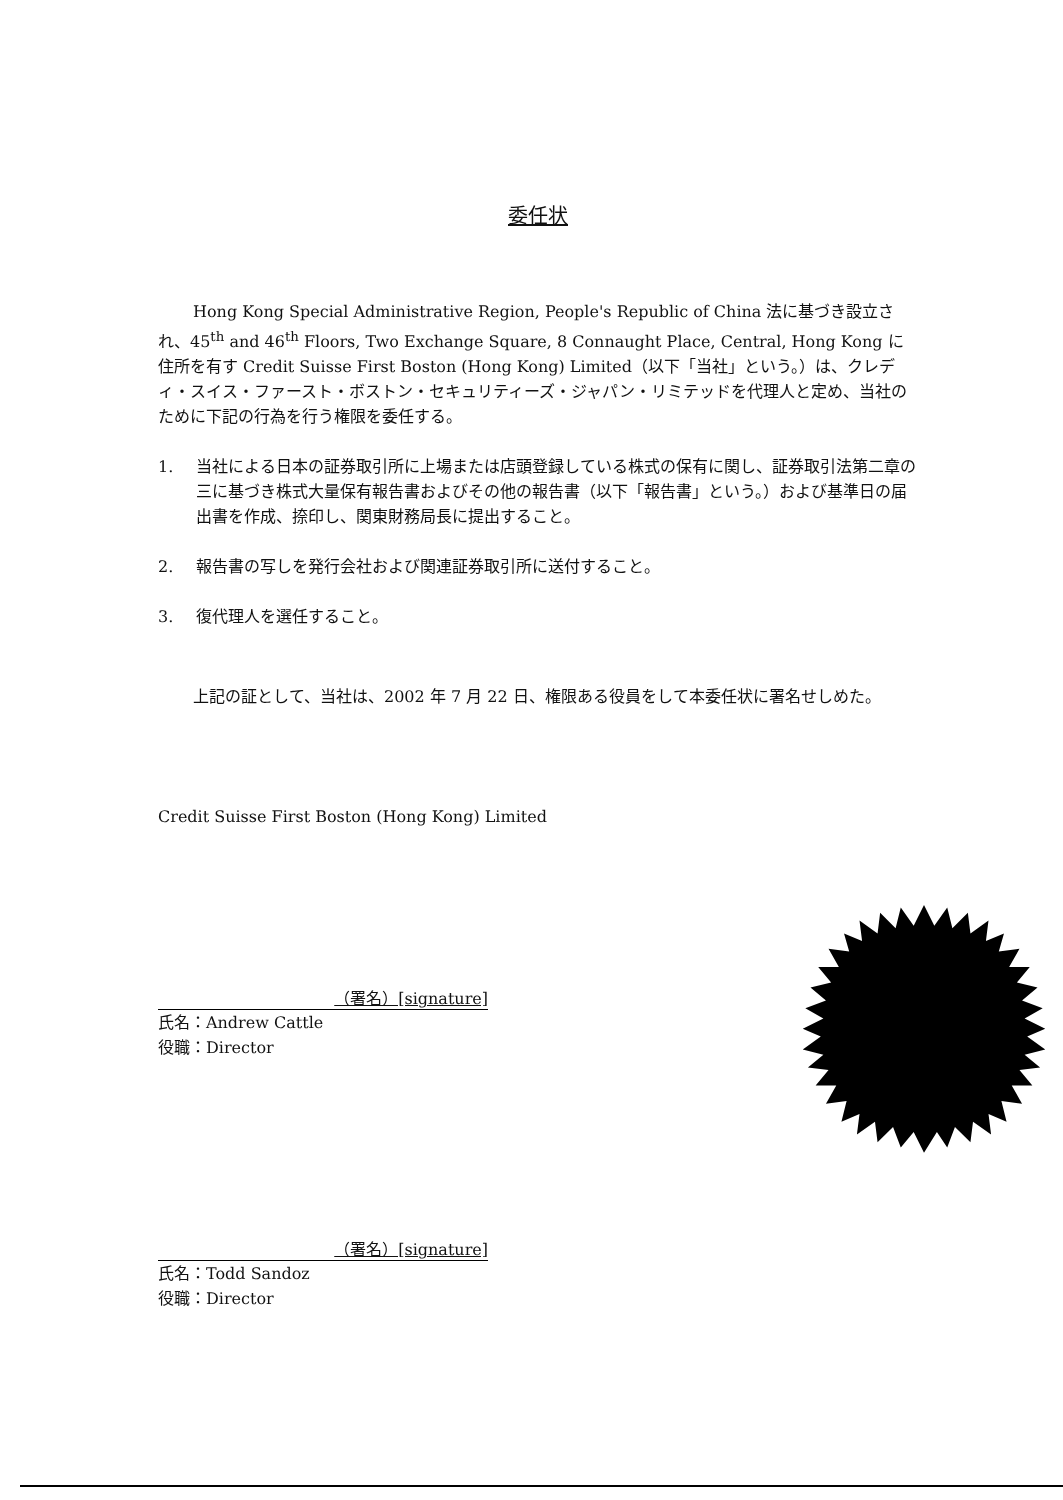委任状
Hong Kong Special Administrative Region, People's Republic of China 法に基づき設立され、45<sup>th</sup> and 46<sup>th</sup> Floors, Two Exchange Square, 8 Connaught Place, Central, Hong Kong に住所を有す Credit Suisse First Boston (Hong Kong) Limited（以下「当社」という。）は、クレディ・スイス・ファースト・ボストン・セキュリティーズ・ジャパン・リミテッドを代理人と定め、当社のために下記の行為を行う権限を委任する。
1. 当社による日本の証券取引所に上場または店頭登録している株式の保有に関し、証券取引法第二章の三に基づき株式大量保有報告書およびその他の報告書（以下「報告書」という。）および基準日の届出書を作成、捺印し、関東財務局長に提出すること。
2. 報告書の写しを発行会社および関連証券取引所に送付すること。
3. 復代理人を選任すること。
上記の証として、当社は、2002 年 7 月 22 日、権限ある役員をして本委任状に署名せしめた。
Credit Suisse First Boston (Hong Kong) Limited
（署名）[signature]
氏名：Andrew Cattle
役職：Director
（署名）[signature]
氏名：Todd Sandoz
役職：Director